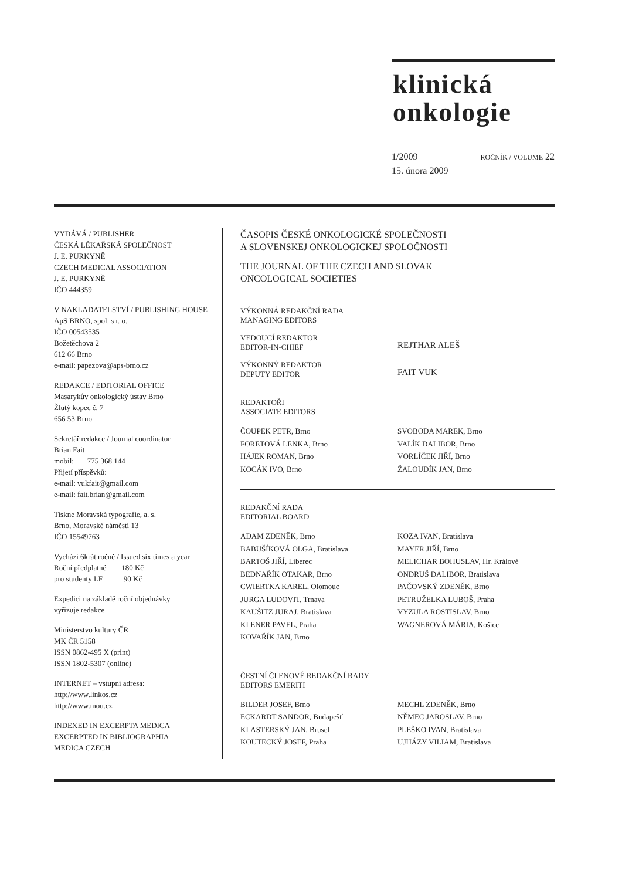klinická
onkologie
1/2009 ROČNÍK / VOLUME 22
15. února 2009
VYDÁVÁ / PUBLISHER
ČESKÁ LÉKAŘSKÁ SPOLEČNOST
J. E. PURKYNĚ
CZECH MEDICAL ASSOCIATION
J. E. PURKYNĚ
IČO 444359
V NAKLADATELSTVÍ / PUBLISHING HOUSE
ApS BRNO, spol. s r. o.
IČO 00543535
Božetěchova 2
612 66 Brno
e-mail: papezova@aps-brno.cz
REDAKCE / EDITORIAL OFFICE
Masarykův onkologický ústav Brno
Žlutý kopec č. 7
656 53 Brno
Sekretář redakce / Journal coordinator
Brian Fait
mobil: 775 368 144
Přijetí příspěvků:
e-mail: vukfait@gmail.com
e-mail: fait.brian@gmail.com
Tiskne Moravská typografie, a. s.
Brno, Moravské náměstí 13
IČO 15549763
Vychází 6krát ročně / Issued six times a year
Roční předplatné 180 Kč
pro studenty LF 90 Kč
Expedici na základě roční objednávky
vyřizuje redakce
Ministerstvo kultury ČR
MK ČR 5158
ISSN 0862-495 X (print)
ISSN 1802-5307 (online)
INTERNET – vstupní adresa:
http://www.linkos.cz
http://www.mou.cz
INDEXED IN EXCERPTA MEDICA
EXCERPTED IN BIBLIOGRAPHIA
MEDICA CZECH
ČASOPIS ČESKÉ ONKOLOGICKÉ SPOLEČNOSTI
A SLOVENSKEJ ONKOLOGICKEJ SPOLOČNOSTI
THE JOURNAL OF THE CZECH AND SLOVAK
ONCOLOGICAL SOCIETIES
VÝKONNÁ REDAKČNÍ RADA
MANAGING EDITORS
VEDOUCÍ REDAKTOR
EDITOR-IN-CHIEF
REJTHAR ALEŠ
VÝKONNÝ REDAKTOR
DEPUTY EDITOR
FAIT VUK
REDAKTOŘI
ASSOCIATE EDITORS
ČOUPEK PETR, Brno
FORETOVÁ LENKA, Brno
HÁJEK ROMAN, Brno
KOCÁK IVO, Brno
SVOBODA MAREK, Brno
VALÍK DALIBOR, Brno
VORLÍČEK JIŘÍ, Brno
ŽALOUDÍK JAN, Brno
REDAKČNÍ RADA
EDITORIAL BOARD
ADAM ZDENĚK, Brno
BABUŠÍKOVÁ OLGA, Bratislava
BARTOŠ JIŘÍ, Liberec
BEDNAŘÍK OTAKAR, Brno
CWIERTKA KAREL, Olomouc
JURGA LUDOVIT, Trnava
KAUŠITZ JURAJ, Bratislava
KLENER PAVEL, Praha
KOVAŘÍK JAN, Brno
KOZA IVAN, Bratislava
MAYER JIŘÍ, Brno
MELICHAR BOHUSLAV, Hr. Králové
ONDRUŠ DALIBOR, Bratislava
PAČOVSKÝ ZDENĚK, Brno
PETRUŽELKA LUBOŠ, Praha
VYZULA ROSTISLAV, Brno
WAGNEROVÁ MÁRIA, Košice
ČESTNÍ ČLENOVÉ REDAKČNÍ RADY
EDITORS EMERITI
BILDER JOSEF, Brno
ECKARDT SANDOR, Budapešť
KLASTERSKÝ JAN, Brusel
KOUTECKÝ JOSEF, Praha
MECHL ZDENĚK, Brno
NĚMEC JAROSLAV, Brno
PLEŠKO IVAN, Bratislava
UJHÁZY VILIAM, Bratislava